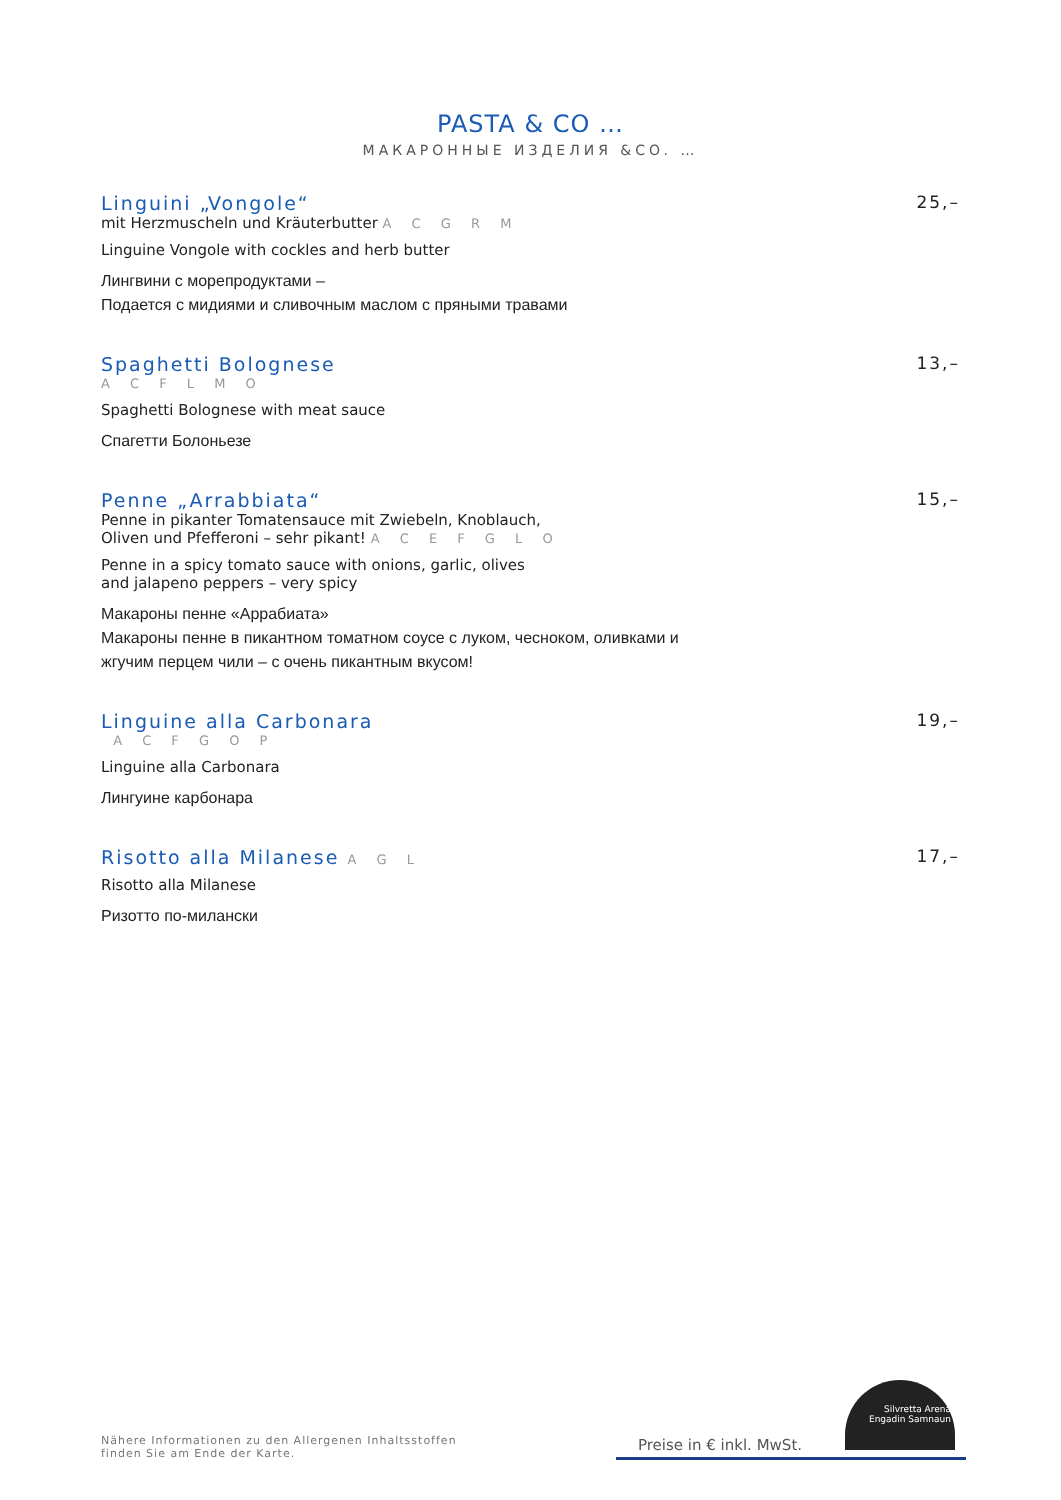PASTA & CO …
МАКАРОННЫЕ ИЗДЕЛИЯ &CO. …
Linguini „Vongole“25,–
mit Herzmuscheln und Kräuterbutter A C G R M
Linguine Vongole with cockles and herb butter
Лингвини с морепродуктами –
Подается с мидиями и сливочным маслом с пряными травами
Spaghetti Bolognese 13,–
A C F L M O
Spaghetti Bolognese with meat sauce
Спагетти Болоньезе
Penne „Arrabbiata“15,–
Penne in pikanter Tomatensauce mit Zwiebeln, Knoblauch,
Oliven und Pfefferoni – sehr pikant! A C E F G L O
Penne in a spicy tomato sauce with onions, garlic, olives
and jalapeno peppers – very spicy
Макароны пенне «Аррабиата»
Макароны пенне в пикантном томатном соусе с луком, чесноком, оливками и
жгучим перцем чили – с очень пикантным вкусом!
Linguine alla Carbonara 19,–
A C F G O P
Linguine alla Carbonara
Лингуине карбонара
Risotto alla Milanese A G L 17,–
Risotto alla Milanese
Ризотто по-милански
Nähere Informationen zu den Allergenen Inhaltsstoffen
finden Sie am Ende der Karte.
Preise in € inkl. MwSt.
Silvretta Arena
Engadin Samnaun